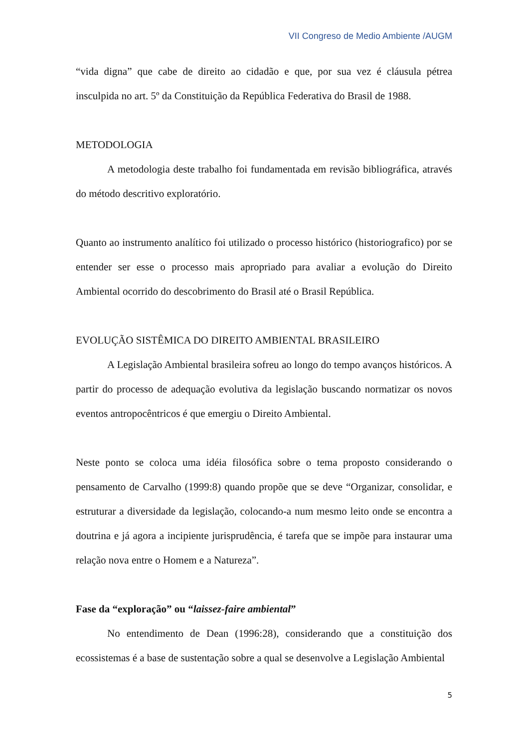VII Congreso de Medio Ambiente /AUGM
“vida digna” que cabe de direito ao cidadão e que, por sua vez é cláusula pétrea insculpida no art. 5º da Constituição da República Federativa do Brasil de 1988.
METODOLOGIA
A metodologia deste trabalho foi fundamentada em revisão bibliográfica, através do método descritivo exploratório.
Quanto ao instrumento analítico foi utilizado o processo histórico (historiografico) por se entender ser esse o processo mais apropriado para avaliar a evolução do Direito Ambiental ocorrido do descobrimento do Brasil até o Brasil República.
EVOLUÇÃO SISTÊMICA DO DIREITO AMBIENTAL BRASILEIRO
A Legislação Ambiental brasileira sofreu ao longo do tempo avanços históricos. A partir do processo de adequação evolutiva da legislação buscando normatizar os novos eventos antropocêntricos é que emergiu o Direito Ambiental.
Neste ponto se coloca uma idéia filosófica sobre o tema proposto considerando o pensamento de Carvalho (1999:8) quando propõe que se deve “Organizar, consolidar, e estruturar a diversidade da legislação, colocando-a num mesmo leito onde se encontra a doutrina e já agora a incipiente jurisprudência, é tarefa que se impõe para instaurar uma relação nova entre o Homem e a Natureza”.
Fase da “exploração” ou “laissez-faire ambiental”
No entendimento de Dean (1996:28), considerando que a constituição dos ecossistemas é a base de sustentação sobre a qual se desenvolve a Legislação Ambiental
5